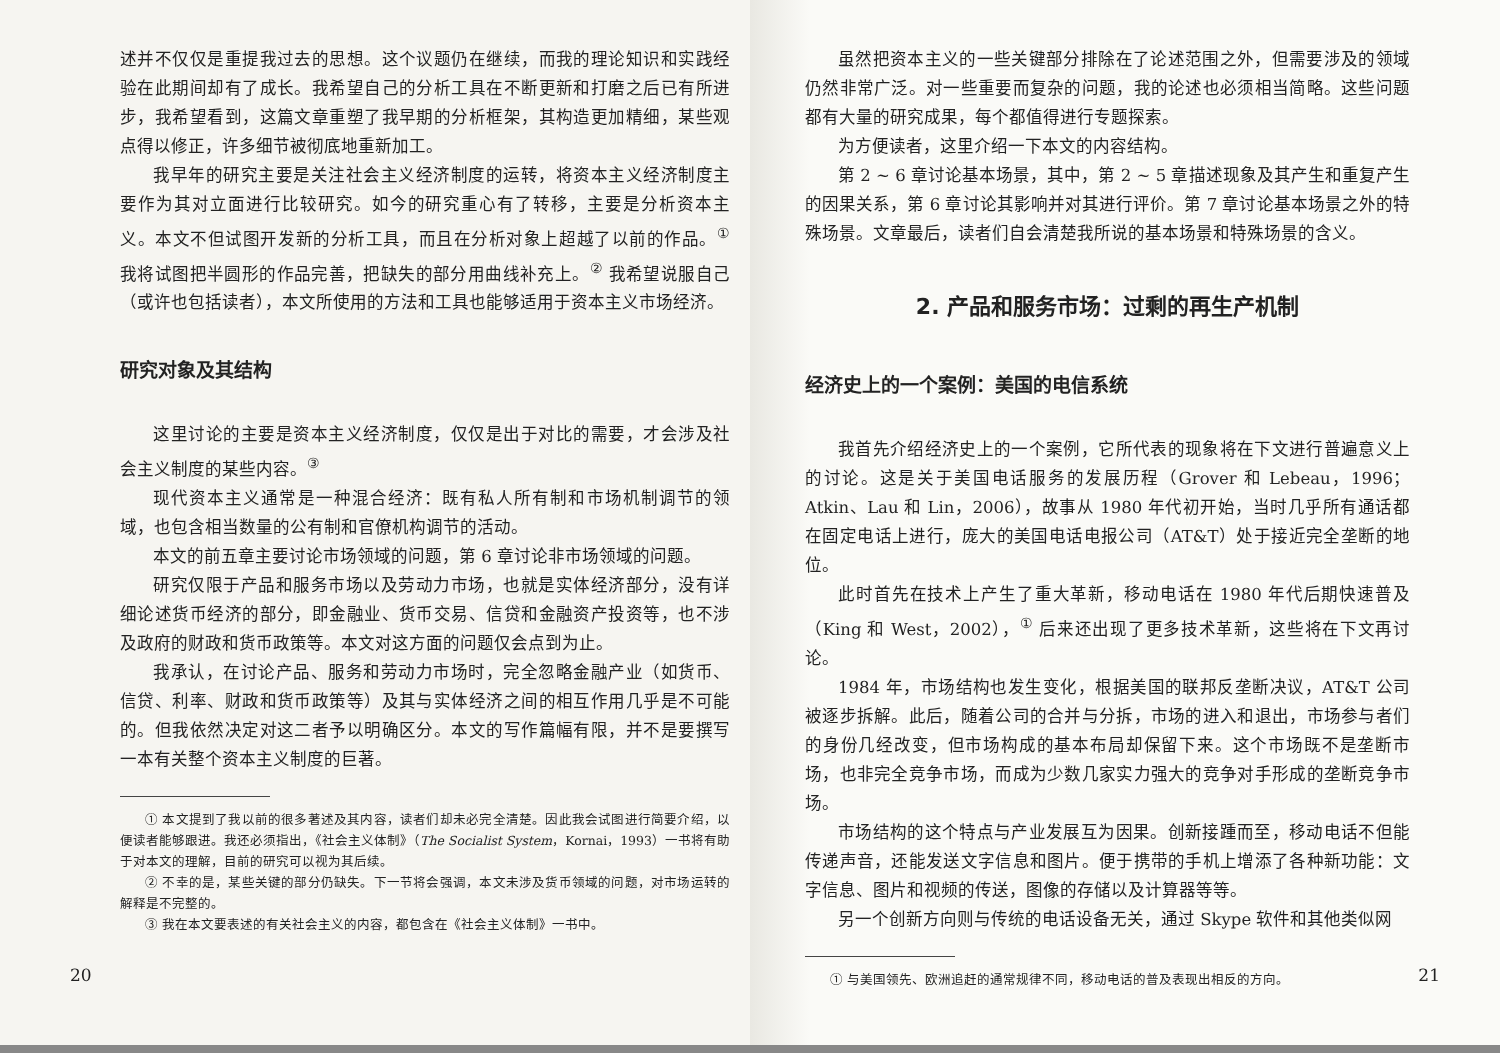述并不仅仅是重提我过去的思想。这个议题仍在继续，而我的理论知识和实践经验在此期间却有了成长。我希望自己的分析工具在不断更新和打磨之后已有所进步，我希望看到，这篇文章重塑了我早期的分析框架，其构造更加精细，某些观点得以修正，许多细节被彻底地重新加工。
我早年的研究主要是关注社会主义经济制度的运转，将资本主义经济制度主要作为其对立面进行比较研究。如今的研究重心有了转移，主要是分析资本主义。本文不但试图开发新的分析工具，而且在分析对象上超越了以前的作品。<sup>①</sup> 我将试图把半圆形的作品完善，把缺失的部分用曲线补充上。<sup>②</sup> 我希望说服自己（或许也包括读者），本文所使用的方法和工具也能够适用于资本主义市场经济。
研究对象及其结构
这里讨论的主要是资本主义经济制度，仅仅是出于对比的需要，才会涉及社会主义制度的某些内容。<sup>③</sup>
现代资本主义通常是一种混合经济：既有私人所有制和市场机制调节的领域，也包含相当数量的公有制和官僚机构调节的活动。
本文的前五章主要讨论市场领域的问题，第 6 章讨论非市场领域的问题。
研究仅限于产品和服务市场以及劳动力市场，也就是实体经济部分，没有详细论述货币经济的部分，即金融业、货币交易、信贷和金融资产投资等，也不涉及政府的财政和货币政策等。本文对这方面的问题仅会点到为止。
我承认，在讨论产品、服务和劳动力市场时，完全忽略金融产业（如货币、信贷、利率、财政和货币政策等）及其与实体经济之间的相互作用几乎是不可能的。但我依然决定对这二者予以明确区分。本文的写作篇幅有限，并不是要撰写一本有关整个资本主义制度的巨著。
① 本文提到了我以前的很多著述及其内容，读者们却未必完全清楚。因此我会试图进行简要介绍，以便读者能够跟进。我还必须指出，《社会主义体制》（The Socialist System，Kornai，1993）一书将有助于对本文的理解，目前的研究可以视为其后续。
② 不幸的是，某些关键的部分仍缺失。下一节将会强调，本文未涉及货币领域的问题，对市场运转的解释是不完整的。
③ 我在本文要表述的有关社会主义的内容，都包含在《社会主义体制》一书中。
20
虽然把资本主义的一些关键部分排除在了论述范围之外，但需要涉及的领域仍然非常广泛。对一些重要而复杂的问题，我的论述也必须相当简略。这些问题都有大量的研究成果，每个都值得进行专题探索。
为方便读者，这里介绍一下本文的内容结构。
第 2 ~ 6 章讨论基本场景，其中，第 2 ~ 5 章描述现象及其产生和重复产生的因果关系，第 6 章讨论其影响并对其进行评价。第 7 章讨论基本场景之外的特殊场景。文章最后，读者们自会清楚我所说的基本场景和特殊场景的含义。
2. 产品和服务市场：过剩的再生产机制
经济史上的一个案例：美国的电信系统
我首先介绍经济史上的一个案例，它所代表的现象将在下文进行普遍意义上的讨论。这是关于美国电话服务的发展历程（Grover 和 Lebeau，1996；Atkin、Lau 和 Lin，2006），故事从 1980 年代初开始，当时几乎所有通话都在固定电话上进行，庞大的美国电话电报公司（AT&T）处于接近完全垄断的地位。
此时首先在技术上产生了重大革新，移动电话在 1980 年代后期快速普及（King 和 West，2002），<sup>①</sup> 后来还出现了更多技术革新，这些将在下文再讨论。
1984 年，市场结构也发生变化，根据美国的联邦反垄断决议，AT&T 公司被逐步拆解。此后，随着公司的合并与分拆，市场的进入和退出，市场参与者们的身份几经改变，但市场构成的基本布局却保留下来。这个市场既不是垄断市场，也非完全竞争市场，而成为少数几家实力强大的竞争对手形成的垄断竞争市场。
市场结构的这个特点与产业发展互为因果。创新接踵而至，移动电话不但能传递声音，还能发送文字信息和图片。便于携带的手机上增添了各种新功能：文字信息、图片和视频的传送，图像的存储以及计算器等等。
另一个创新方向则与传统的电话设备无关，通过 Skype 软件和其他类似网
① 与美国领先、欧洲追赶的通常规律不同，移动电话的普及表现出相反的方向。
21